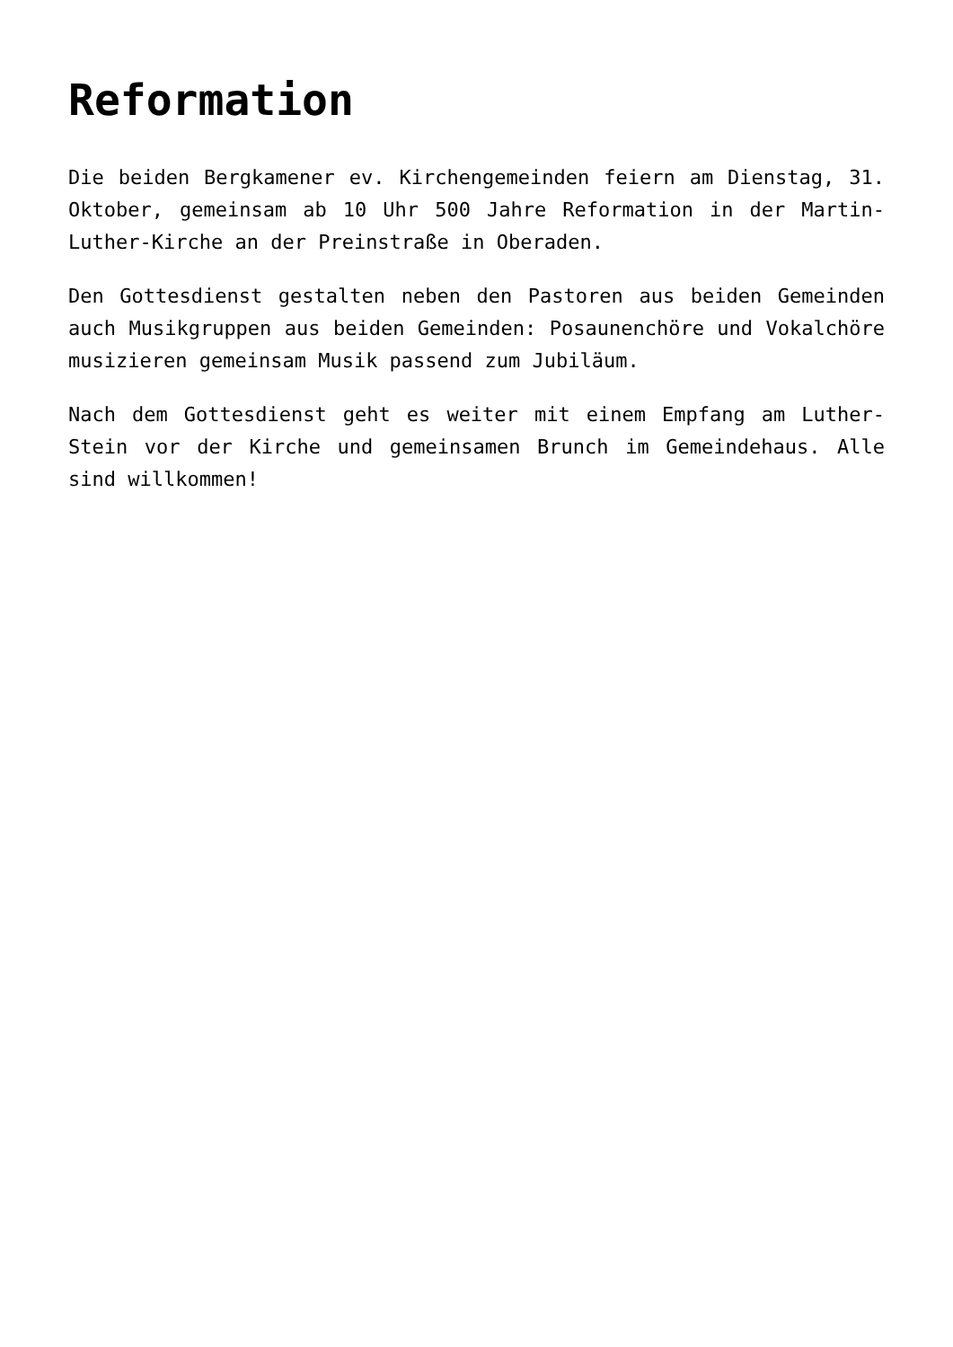Reformation
Die beiden Bergkamener ev. Kirchengemeinden feiern am Dienstag, 31. Oktober, gemeinsam ab 10 Uhr 500 Jahre Reformation in der Martin-Luther-Kirche an der Preinstraße in Oberaden.
Den Gottesdienst gestalten neben den Pastoren aus beiden Gemeinden auch Musikgruppen aus beiden Gemeinden: Posaunenchöre und Vokalchöre musizieren gemeinsam Musik passend zum Jubiläum.
Nach dem Gottesdienst geht es weiter mit einem Empfang am Luther-Stein vor der Kirche und gemeinsamen Brunch im Gemeindehaus. Alle sind willkommen!